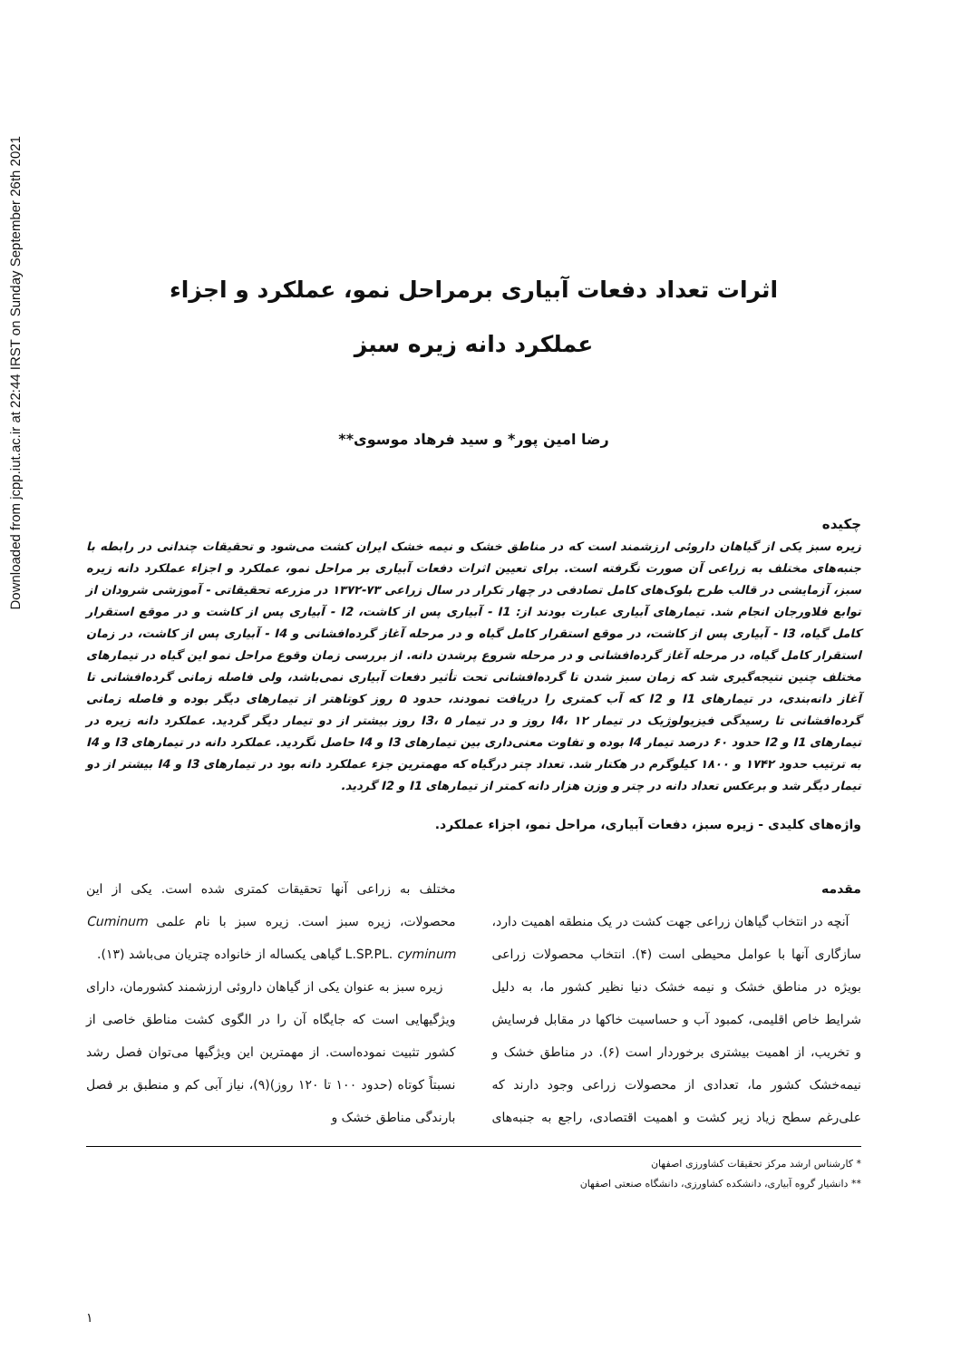Downloaded from jcpp.iut.ac.ir at 22:44 IRST on Sunday September 26th 2021
اثرات تعداد دفعات آبیاری برمراحل نمو، عملکرد و اجزاء
عملکرد دانه زیره سبز
رضا امین پور* و سید فرهاد موسوی**
چکیده
زیره سبز یکی از گیاهان داروئی ارزشمند است که در مناطق خشک و نیمه خشک ایران کشت می‌شود و تحقیقات چندانی در رابطه با جنبه‌های مختلف به زراعی آن صورت نگرفته است. برای تعیین اثرات دفعات آبیاری بر مراحل نمو، عملکرد و اجزاء عملکرد دانه زیره سبز، آزمایشی در قالب طرح بلوک‌های کامل تصادفی در چهار تکرار در سال زراعی ۷۳-۱۳۷۲ در مزرعه تحقیقاتی - آموزشی شرودان از توابع فلاورجان انجام شد. تیمارهای آبیاری عبارت بودند از: I1 - آبیاری پس از کاشت، I2 - آبیاری پس از کاشت و در موقع استقرار کامل گیاه، I3 - آبیاری پس از کاشت، در موقع استقرار کامل گیاه و در مرحله آغاز گرده‌افشانی و I4 - آبیاری پس از کاشت، در زمان استقرار کامل گیاه، در مرحله آغاز گرده‌افشانی و در مرحله شروع پرشدن دانه. از بررسی زمان وقوع مراحل نمو این گیاه در تیمارهای مختلف چنین نتیجه‌گیری شد که زمان سبز شدن تا گرده‌افشانی تحت تأثیر دفعات آبیاری نمی‌باشد، ولی فاصله زمانی گرده‌افشانی تا آغاز دانه‌بندی، در تیمارهای I1 و I2 که آب کمتری را دریافت نمودند، حدود ۵ روز کوتاهتر از تیمارهای دیگر بوده و فاصله زمانی گرده‌افشانی تا رسیدگی فیزیولوژیک در تیمار I4، ۱۲ روز و در تیمار I3، ۵ روز بیشتر از دو تیمار دیگر گردید. عملکرد دانه زیره در تیمارهای I1 و I2 حدود ۶۰ درصد تیمار I4 بوده و تفاوت معنی‌داری بین تیمارهای I3 و I4 حاصل نگردید. عملکرد دانه در تیمارهای I3 و I4 به ترتیب حدود ۱۷۴۲ و ۱۸۰۰ کیلوگرم در هکتار شد. تعداد چتر درگیاه که مهمترین جزء عملکرد دانه بود در تیمارهای I3 و I4 بیشتر از دو تیمار دیگر شد و برعکس تعداد دانه در چتر و وزن هزار دانه کمتر از تیمارهای I1 و I2 گردید.
واژه‌های کلیدی - زیره سبز، دفعات آبیاری، مراحل نمو، اجزاء عملکرد.
مقدمه
آنچه در انتخاب گیاهان زراعی جهت کشت در یک منطقه اهمیت دارد، سازگاری آنها با عوامل محیطی است (۴). انتخاب محصولات زراعی بویژه در مناطق خشک و نیمه خشک دنیا نظیر کشور ما، به دلیل شرایط خاص اقلیمی، کمبود آب و حساسیت خاکها در مقابل فرسایش و تخریب، از اهمیت بیشتری برخوردار است (۶). در مناطق خشک و نیمه‌خشک کشور ما، تعدادی از محصولات زراعی وجود دارند که علی‌رغم سطح زیاد زیر کشت و اهمیت اقتصادی، راجع به جنبه‌های مختلف به زراعی آنها تحقیقات کمتری شده است. یکی از این محصولات، زیره سبز است. زیره سبز با نام علمی Cuminum cyminum L.SP.PL. گیاهی یکساله از خانواده چتریان می‌باشد (۱۳).
زیره سبز به عنوان یکی از گیاهان داروئی ارزشمند کشورمان، دارای ویژگیهایی است که جایگاه آن را در الگوی کشت مناطق خاصی از کشور تثبیت نموده‌است. از مهمترین این ویژگیها می‌توان فصل رشد نسبتاً کوتاه (حدود ۱۰۰ تا ۱۲۰ روز)(۹)، نیاز آبی کم و منطبق بر فصل بارندگی مناطق خشک و
* کارشناس ارشد مرکز تحقیقات کشاورزی اصفهان
** دانشیار گروه آبیاری، دانشکده کشاورزی، دانشگاه صنعتی اصفهان
۱